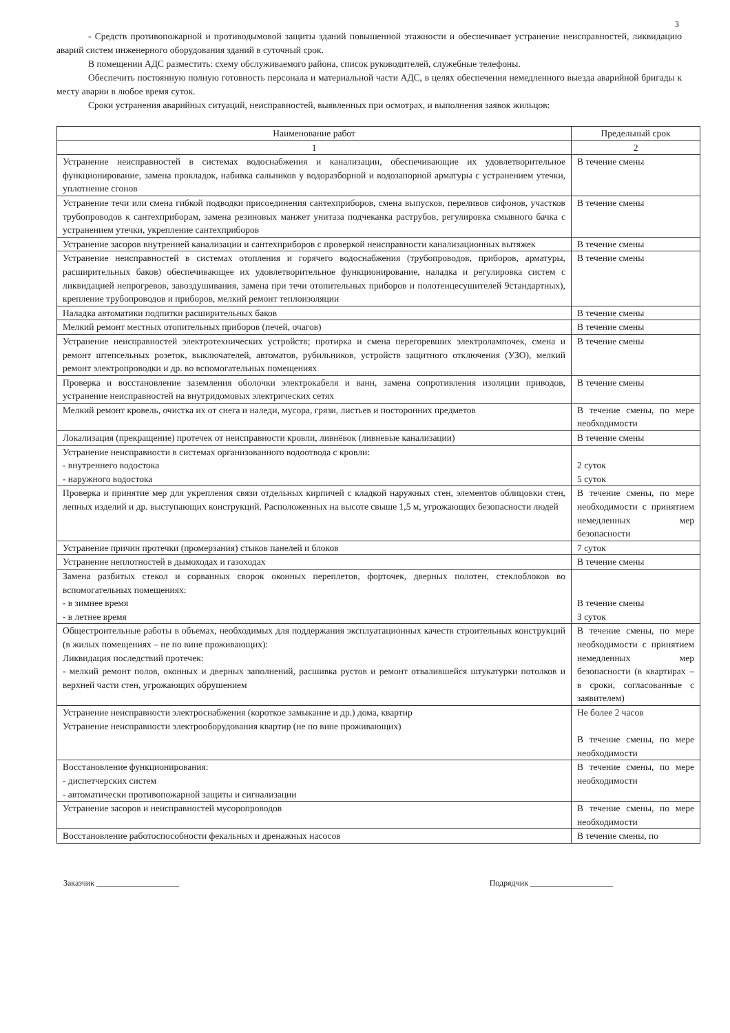3
- Средств противопожарной и противодымовой защиты зданий повышенной этажности и обеспечивает устранение неисправностей, ликвидацию аварий систем инженерного оборудования зданий в суточный срок.
В помещении АДС разместить: схему обслуживаемого района, список руководителей, служебные телефоны.
Обеспечить постоянную полную готовность персонала и материальной части АДС, в целях обеспечения немедленного выезда аварийной бригады к месту аварии в любое время суток.
Сроки устранения аварийных ситуаций, неисправностей, выявленных при осмотрах, и выполнения заявок жильцов:
| Наименование работ | Предельный срок |
| --- | --- |
| 1 | 2 |
| Устранение неисправностей в системах водоснабжения и канализации, обеспечивающие их удовлетворительное функционирование, замена прокладок, набивка сальников у водоразборной и водозапорной арматуры с устранением утечки, уплотнение сгонов | В течение смены |
| Устранение течи или смена гибкой подводки присоединения сантехприборов, смена выпусков, переливов сифонов, участков трубопроводов к сантехприборам, замена резиновых манжет унитаза подчеканка раструбов, регулировка смывного бачка с устранением утечки, укрепление сантехприборов | В течение смены |
| Устранение засоров внутренней канализации и сантехприборов с проверкой неисправности канализационных вытяжек | В течение смены |
| Устранение неисправностей в системах отопления и горячего водоснабжения (трубопроводов, приборов, арматуры, расширительных баков) обеспечивающее их удовлетворительное функционирование, наладка и регулировка систем с ликвидацией непрогревов, завоздушивания, замена при течи отопительных приборов и полотенцесушителей 9стандартных), крепление трубопроводов и приборов, мелкий ремонт теплоизоляции | В течение смены |
| Наладка автоматики подпитки расширительных баков | В течение смены |
| Мелкий ремонт местных отопительных приборов (печей, очагов) | В течение смены |
| Устранение неисправностей электротехнических устройств; протирка и смена перегоревших электролампочек, смена и ремонт штепсельных розеток, выключателей, автоматов, рубильников, устройств защитного отключения (УЗО), мелкий ремонт электропроводки и др. во вспомогательных помещениях | В течение смены |
| Проверка и восстановление заземления оболочки электрокабеля и ванн, замена сопротивления изоляции приводов, устранение неисправностей на внутридомовых электрических сетях | В течение смены |
| Мелкий ремонт кровель, очистка их от снега и наледи, мусора, грязи, листьев и посторонних предметов | В течение смены, по мере необходимости |
| Локализация (прекращение) протечек от неисправности кровли, ливнёвок (ливневые канализации) | В течение смены |
| Устранение неисправности в системах организованного водоотвода с кровли: - внутреннего водостока - наружного водостока | 2 суток 5 суток |
| Проверка и принятие мер для укрепления связи отдельных кирпичей с кладкой наружных стен, элементов облицовки стен, лепных изделий и др. выступающих конструкций. Расположенных на высоте свыше 1,5 м, угрожающих безопасности людей | В течение смены, по мере необходимости с принятием немедленных мер безопасности |
| Устранение причин протечки (промерзания) стыков панелей и блоков | 7 суток |
| Устранение неплотностей в дымоходах и газоходах | В течение смены |
| Замена разбитых стекол и сорванных сворок оконных переплетов, форточек, дверных полотен, стеклоблоков во вспомогательных помещениях: - в зимнее время - в летнее время | В течение смены 3 суток |
| Общестроительные работы в объемах, необходимых для поддержания эксплуатационных качеств строительных конструкций (в жилых помещениях – не по вине проживающих): Ликвидация последствий протечек: - мелкий ремонт полов, оконных и дверных заполнений, расшивка рустов и ремонт отвалившейся штукатурки потолков и верхней части стен, угрожающих обрушением | В течение смены, по мере необходимости с принятием немедленных мер безопасности (в квартирах – в сроки, согласованные с заявителем) |
| Устранение неисправности электроснабжения (короткое замыкание и др.) дома, квартир Устранение неисправности электрооборудования квартир (не по вине проживающих) | Не более 2 часов В течение смены, по мере необходимости |
| Восстановление функционирования: - диспетчерских систем - автоматически противопожарной защиты и сигнализации | В течение смены, по мере необходимости |
| Устранение засоров и неисправностей мусоропроводов | В течение смены, по мере необходимости |
| Восстановление работоспособности фекальных и дренажных насосов | В течение смены, по |
Заказчик ____________________ Подрядчик ____________________